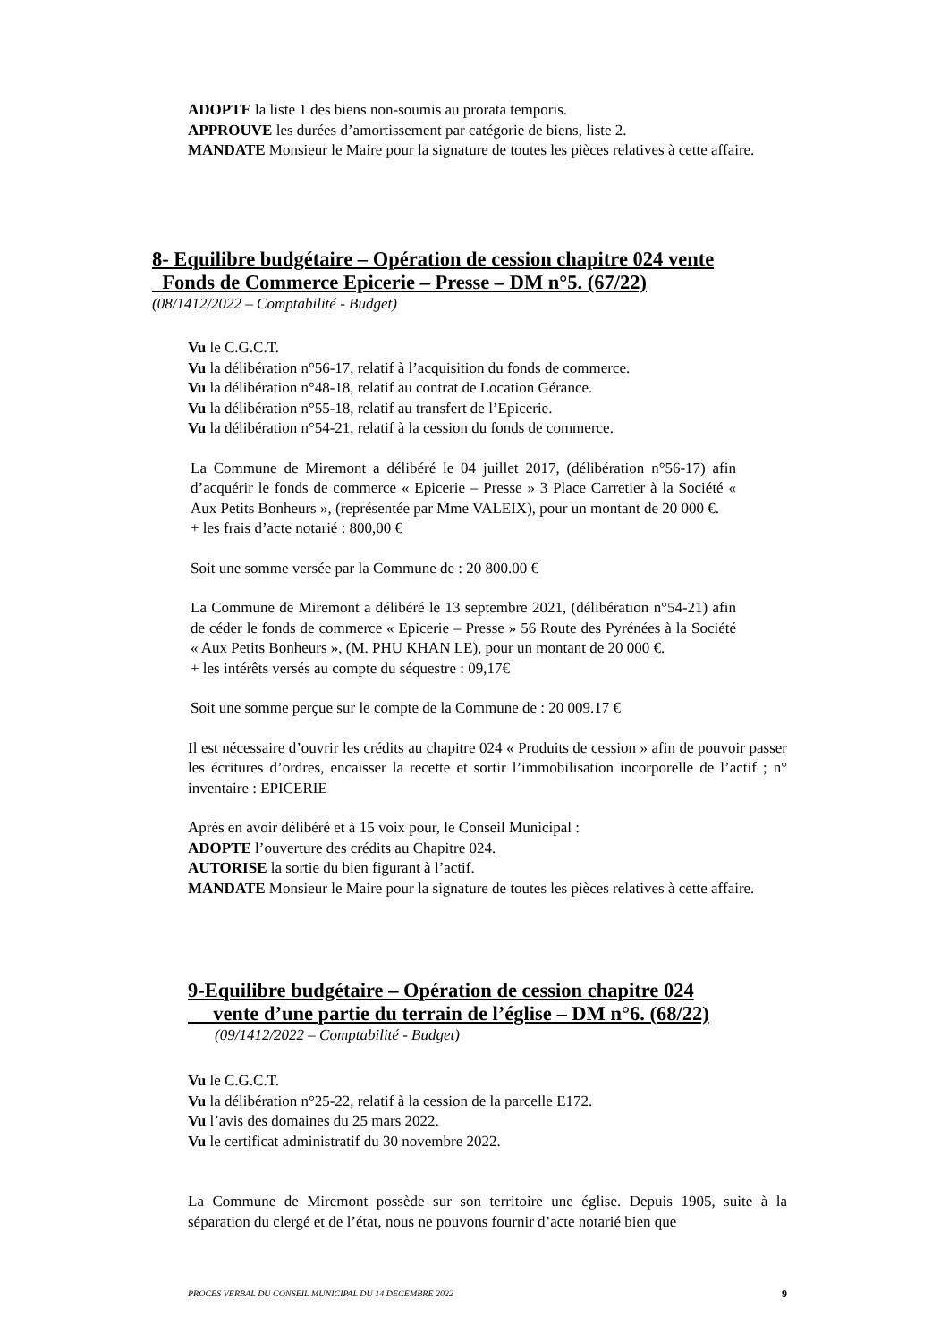ADOPTE la liste 1 des biens non-soumis au prorata temporis.
APPROUVE les durées d’amortissement par catégorie de biens, liste 2.
MANDATE Monsieur le Maire pour la signature de toutes les pièces relatives à cette affaire.
8- Equilibre budgétaire – Opération de cession chapitre 024 vente
Fonds de Commerce Epicerie – Presse – DM n°5. (67/22)
(08/1412/2022 – Comptabilité - Budget)
Vu le C.G.C.T.
Vu la délibération n°56-17, relatif à l’acquisition du fonds de commerce.
Vu la délibération n°48-18, relatif au contrat de Location Gérance.
Vu la délibération n°55-18, relatif au transfert de l’Epicerie.
Vu la délibération n°54-21, relatif à la cession du fonds de commerce.
La Commune de Miremont a délibéré le 04 juillet 2017, (délibération n°56-17) afin d’acquérir le fonds de commerce « Epicerie – Presse » 3 Place Carretier à la Société « Aux Petits Bonheurs », (représentée par Mme VALEIX), pour un montant de 20 000 €.
+ les frais d’acte notarié : 800,00 €
Soit une somme versée par la Commune de : 20 800.00 €
La Commune de Miremont a délibéré le 13 septembre 2021, (délibération n°54-21) afin de céder le fonds de commerce « Epicerie – Presse » 56 Route des Pyrénées à la Société « Aux Petits Bonheurs », (M. PHU KHAN LE), pour un montant de 20 000 €.
+ les intérêts versés au compte du séquestre : 09,17€
Soit une somme perçue sur le compte de la Commune de : 20 009.17 €
Il est nécessaire d’ouvrir les crédits au chapitre 024 « Produits de cession » afin de pouvoir passer les écritures d’ordres, encaisser la recette et sortir l’immobilisation incorporelle de l’actif ; n° inventaire : EPICERIE
Après en avoir délibéré et à 15 voix pour, le Conseil Municipal :
ADOPTE l’ouverture des crédits au Chapitre 024.
AUTORISE la sortie du bien figurant à l’actif.
MANDATE Monsieur le Maire pour la signature de toutes les pièces relatives à cette affaire.
9-Equilibre budgétaire – Opération de cession chapitre 024
vente d’une partie du terrain de l’église – DM n°6. (68/22)
(09/1412/2022 – Comptabilité - Budget)
Vu le C.G.C.T.
Vu la délibération n°25-22, relatif à la cession de la parcelle E172.
Vu l’avis des domaines du 25 mars 2022.
Vu le certificat administratif du 30 novembre 2022.
La Commune de Miremont possède sur son territoire une église. Depuis 1905, suite à la séparation du clergé et de l’état, nous ne pouvons fournir d’acte notarié bien que
PROCES VERBAL DU CONSEIL MUNICIPAL DU 14 DECEMBRE 2022 9